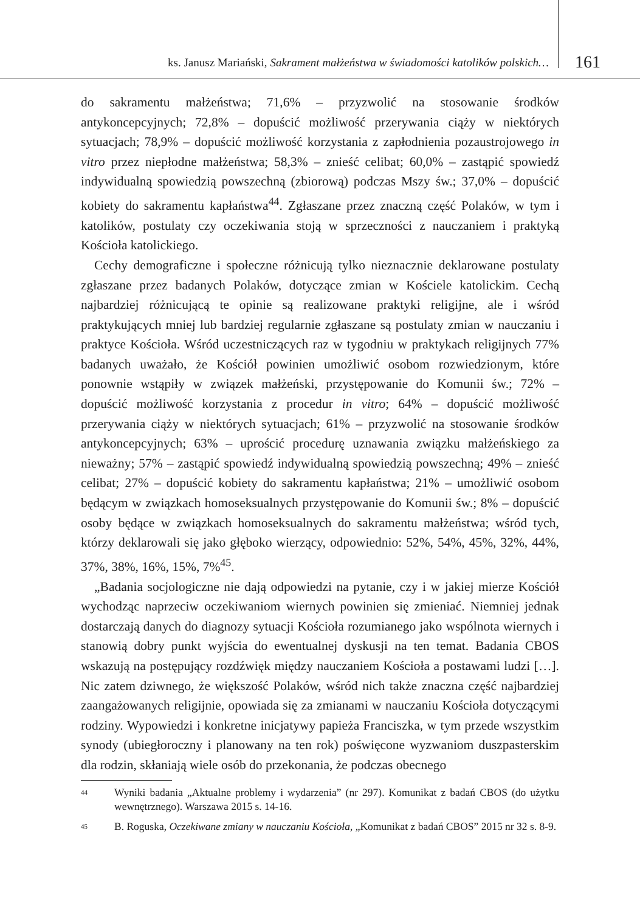ks. Janusz Mariański, Sakrament małżeństwa w świadomości katolików polskich… 161
do sakramentu małżeństwa; 71,6% – przyzwolić na stosowanie środków antykoncepcyjnych; 72,8% – dopuścić możliwość przerywania ciąży w niektórych sytuacjach; 78,9% – dopuścić możliwość korzystania z zapłodnienia pozaustrojowego in vitro przez niepłodne małżeństwa; 58,3% – znieść celibat; 60,0% – zastąpić spowiedź indywidualną spowiedzią powszechną (zbiorową) podczas Mszy św.; 37,0% – dopuścić kobiety do sakramentu kapłaństwa<sup>44</sup>. Zgłaszane przez znaczną część Polaków, w tym i katolików, postulaty czy oczekiwania stoją w sprzeczności z nauczaniem i praktyką Kościoła katolickiego.
Cechy demograficzne i społeczne różnicują tylko nieznacznie deklarowane postulaty zgłaszane przez badanych Polaków, dotyczące zmian w Kościele katolickim. Cechą najbardziej różnicującą te opinie są realizowane praktyki religijne, ale i wśród praktykujących mniej lub bardziej regularnie zgłaszane są postulaty zmian w nauczaniu i praktyce Kościoła. Wśród uczestniczących raz w tygodniu w praktykach religijnych 77% badanych uważało, że Kościół powinien umożliwić osobom rozwiedzionym, które ponownie wstąpiły w związek małżeński, przystępowanie do Komunii św.; 72% – dopuścić możliwość korzystania z procedur in vitro; 64% – dopuścić możliwość przerywania ciąży w niektórych sytuacjach; 61% – przyzwolić na stosowanie środków antykoncepcyjnych; 63% – uprościć procedurę uznawania związku małżeńskiego za nieważny; 57% – zastąpić spowiedź indywidualną spowiedzią powszechną; 49% – znieść celibat; 27% – dopuścić kobiety do sakramentu kapłaństwa; 21% – umożliwić osobom będącym w związkach homoseksualnych przystępowanie do Komunii św.; 8% – dopuścić osoby będące w związkach homoseksualnych do sakramentu małżeństwa; wśród tych, którzy deklarowali się jako głęboko wierzący, odpowiednio: 52%, 54%, 45%, 32%, 44%, 37%, 38%, 16%, 15%, 7%<sup>45</sup>.
„Badania socjologiczne nie dają odpowiedzi na pytanie, czy i w jakiej mierze Kościół wychodząc naprzeciw oczekiwaniom wiernych powinien się zmieniać. Niemniej jednak dostarczają danych do diagnozy sytuacji Kościoła rozumianego jako wspólnota wiernych i stanowią dobry punkt wyjścia do ewentualnej dyskusji na ten temat. Badania CBOS wskazują na postępujący rozdźwięk między nauczaniem Kościoła a postawami ludzi […]. Nic zatem dziwnego, że większość Polaków, wśród nich także znaczna część najbardziej zaangażowanych religijnie, opowiada się za zmianami w nauczaniu Kościoła dotyczącymi rodziny. Wypowiedzi i konkretne inicjatywy papieża Franciszka, w tym przede wszystkim synody (ubiegłoroczny i planowany na ten rok) poświęcone wyzwaniom duszpasterskim dla rodzin, skłaniają wiele osób do przekonania, że podczas obecnego
<sup>44</sup> Wyniki badania „Aktualne problemy i wydarzenia” (nr 297). Komunikat z badań CBOS (do użytku wewnętrznego). Warszawa 2015 s. 14-16.
<sup>45</sup> B. Roguska, Oczekiwane zmiany w nauczaniu Kościoła, „Komunikat z badań CBOS” 2015 nr 32 s. 8-9.